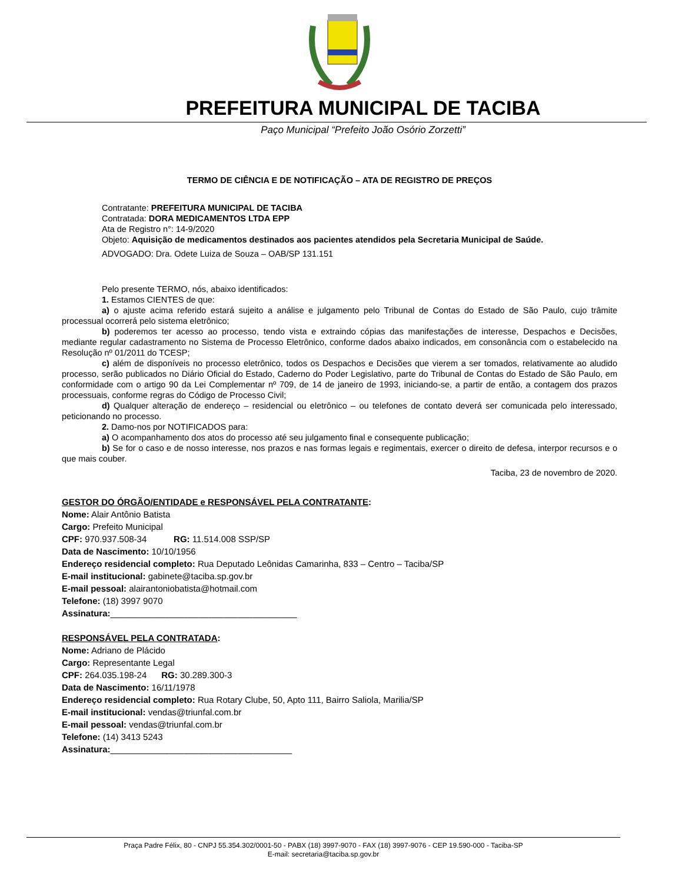PREFEITURA MUNICIPAL DE TACIBA
Paço Municipal “Prefeito João Osório Zorzetti”
TERMO DE CIÊNCIA E DE NOTIFICAÇÃO – ATA DE REGISTRO DE PREÇOS
Contratante: PREFEITURA MUNICIPAL DE TACIBA
Contratada: DORA MEDICAMENTOS LTDA EPP
Ata de Registro n°: 14-9/2020
Objeto: Aquisição de medicamentos destinados aos pacientes atendidos pela Secretaria Municipal de Saúde.
ADVOGADO: Dra. Odete Luiza de Souza – OAB/SP 131.151
Pelo presente TERMO, nós, abaixo identificados:
1. Estamos CIENTES de que:
a) o ajuste acima referido estará sujeito a análise e julgamento pelo Tribunal de Contas do Estado de São Paulo, cujo trâmite processual ocorrerá pelo sistema eletrônico;
b) poderemos ter acesso ao processo, tendo vista e extraindo cópias das manifestações de interesse, Despachos e Decisões, mediante regular cadastramento no Sistema de Processo Eletrônico, conforme dados abaixo indicados, em consonância com o estabelecido na Resolução nº 01/2011 do TCESP;
c) além de disponíveis no processo eletrônico, todos os Despachos e Decisões que vierem a ser tomados, relativamente ao aludido processo, serão publicados no Diário Oficial do Estado, Caderno do Poder Legislativo, parte do Tribunal de Contas do Estado de São Paulo, em conformidade com o artigo 90 da Lei Complementar nº 709, de 14 de janeiro de 1993, iniciando-se, a partir de então, a contagem dos prazos processuais, conforme regras do Código de Processo Civil;
d) Qualquer alteração de endereço – residencial ou eletrônico – ou telefones de contato deverá ser comunicada pelo interessado, peticionando no processo.
2. Damo-nos por NOTIFICADOS para:
a) O acompanhamento dos atos do processo até seu julgamento final e consequente publicação;
b) Se for o caso e de nosso interesse, nos prazos e nas formas legais e regimentais, exercer o direito de defesa, interpor recursos e o que mais couber.
Taciba, 23 de novembro de 2020.
GESTOR DO ÓRGÃO/ENTIDADE e RESPONSÁVEL PELA CONTRATANTE:
Nome: Alair Antônio Batista
Cargo: Prefeito Municipal
CPF: 970.937.508-34 RG: 11.514.008 SSP/SP
Data de Nascimento: 10/10/1956
Endereço residencial completo: Rua Deputado Leônidas Camarinha, 833 – Centro – Taciba/SP
E-mail institucional: gabinete@taciba.sp.gov.br
E-mail pessoal: alairantoniobatista@hotmail.com
Telefone: (18) 3997 9070
Assinatura:______________________________________
RESPONSÁVEL PELA CONTRATADA:
Nome: Adriano de Plácido
Cargo: Representante Legal
CPF: 264.035.198-24 RG: 30.289.300-3
Data de Nascimento: 16/11/1978
Endereço residencial completo: Rua Rotary Clube, 50, Apto 111, Bairro Saliola, Marilia/SP
E-mail institucional: vendas@triunfal.com.br
E-mail pessoal: vendas@triunfal.com.br
Telefone: (14) 3413 5243
Assinatura:_____________________________________
Praça Padre Félix, 80 - CNPJ 55.354.302/0001-50 - PABX (18) 3997-9070 - FAX (18) 3997-9076 - CEP 19.590-000 - Taciba-SP
E-mail: secretaria@taciba.sp.gov.br